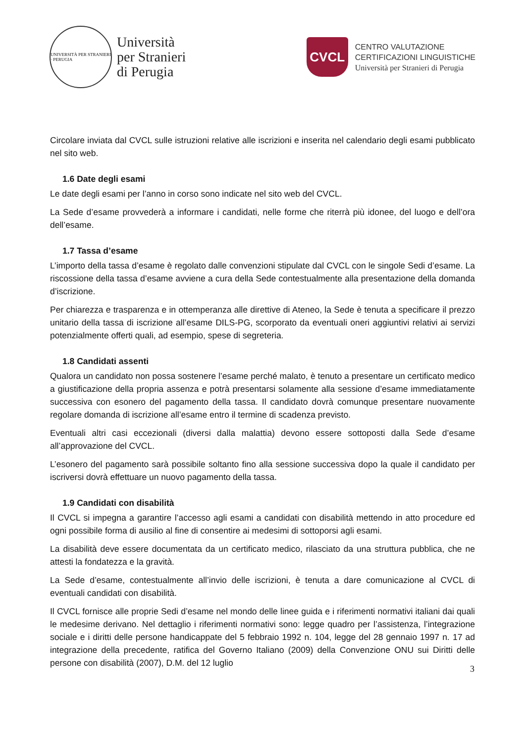UNIVERSITÀ PER STRANIERI · PERUGIA
Università
per Stranieri
di Perugia
CVCL
CENTRO VALUTAZIONE
CERTIFICAZIONI LINGUISTICHE
Università per Stranieri di Perugia
Circolare inviata dal CVCL sulle istruzioni relative alle iscrizioni e inserita nel calendario degli esami pubblicato nel sito web.
1.6 Date degli esami
Le date degli esami per l’anno in corso sono indicate nel sito web del CVCL.
La Sede d’esame provvederà a informare i candidati, nelle forme che riterrà più idonee, del luogo e dell’ora dell’esame.
1.7 Tassa d’esame
L’importo della tassa d’esame è regolato dalle convenzioni stipulate dal CVCL con le singole Sedi d’esame. La riscossione della tassa d’esame avviene a cura della Sede contestualmente alla presentazione della domanda d’iscrizione.
Per chiarezza e trasparenza e in ottemperanza alle direttive di Ateneo, la Sede è tenuta a specificare il prezzo unitario della tassa di iscrizione all’esame DILS-PG, scorporato da eventuali oneri aggiuntivi relativi ai servizi potenzialmente offerti quali, ad esempio, spese di segreteria.
1.8 Candidati assenti
Qualora un candidato non possa sostenere l’esame perché malato, è tenuto a presentare un certificato medico a giustificazione della propria assenza e potrà presentarsi solamente alla sessione d’esame immediatamente successiva con esonero del pagamento della tassa. Il candidato dovrà comunque presentare nuovamente regolare domanda di iscrizione all’esame entro il termine di scadenza previsto.
Eventuali altri casi eccezionali (diversi dalla malattia) devono essere sottoposti dalla Sede d’esame all’approvazione del CVCL.
L’esonero del pagamento sarà possibile soltanto fino alla sessione successiva dopo la quale il candidato per iscriversi dovrà effettuare un nuovo pagamento della tassa.
1.9 Candidati con disabilità
Il CVCL si impegna a garantire l’accesso agli esami a candidati con disabilità mettendo in atto procedure ed ogni possibile forma di ausilio al fine di consentire ai medesimi di sottoporsi agli esami.
La disabilità deve essere documentata da un certificato medico, rilasciato da una struttura pubblica, che ne attesti la fondatezza e la gravità.
La Sede d’esame, contestualmente all’invio delle iscrizioni, è tenuta a dare comunicazione al CVCL di eventuali candidati con disabilità.
Il CVCL fornisce alle proprie Sedi d’esame nel mondo delle linee guida e i riferimenti normativi italiani dai quali le medesime derivano. Nel dettaglio i riferimenti normativi sono: legge quadro per l’assistenza, l’integrazione sociale e i diritti delle persone handicappate del 5 febbraio 1992 n. 104, legge del 28 gennaio 1997 n. 17 ad integrazione della precedente, ratifica del Governo Italiano (2009) della Convenzione ONU sui Diritti delle persone con disabilità (2007), D.M. del 12 luglio
3